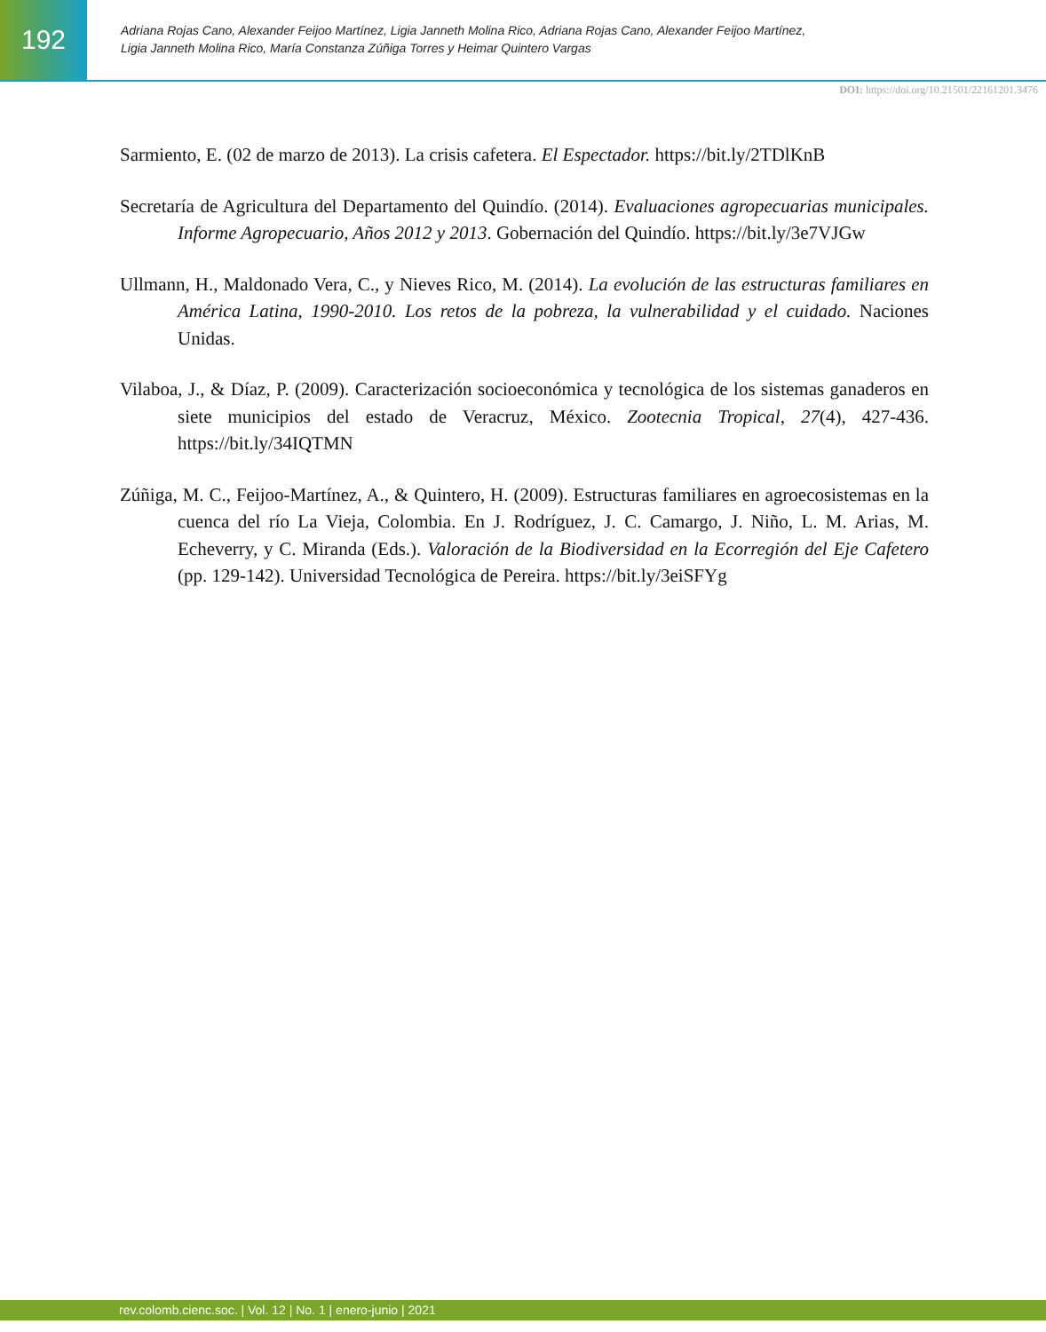192
Adriana Rojas Cano, Alexander Feijoo Martínez, Ligia Janneth Molina Rico, Adriana Rojas Cano, Alexander Feijoo Martínez,
Ligia Janneth Molina Rico, María Constanza Zúñiga Torres y Heimar Quintero Vargas
DOI: https://doi.org/10.21501/22161201.3476
Sarmiento, E. (02 de marzo de 2013). La crisis cafetera. El Espectador. https://bit.ly/2TDlKnB
Secretaría de Agricultura del Departamento del Quindío. (2014). Evaluaciones agropecuarias municipales. Informe Agropecuario, Años 2012 y 2013. Gobernación del Quindío. https://bit.ly/3e7VJGw
Ullmann, H., Maldonado Vera, C., y Nieves Rico, M. (2014). La evolución de las estructuras familiares en América Latina, 1990-2010. Los retos de la pobreza, la vulnerabilidad y el cuidado. Naciones Unidas.
Vilaboa, J., & Díaz, P. (2009). Caracterización socioeconómica y tecnológica de los sistemas ganaderos en siete municipios del estado de Veracruz, México. Zootecnia Tropical, 27(4), 427-436. https://bit.ly/34IQTMN
Zúñiga, M. C., Feijoo-Martínez, A., & Quintero, H. (2009). Estructuras familiares en agroecosistemas en la cuenca del río La Vieja, Colombia. En J. Rodríguez, J. C. Camargo, J. Niño, L. M. Arias, M. Echeverry, y C. Miranda (Eds.). Valoración de la Biodiversidad en la Ecorregión del Eje Cafetero (pp. 129-142). Universidad Tecnológica de Pereira. https://bit.ly/3eiSFYg
rev.colomb.cienc.soc. | Vol. 12 | No. 1 | enero-junio | 2021